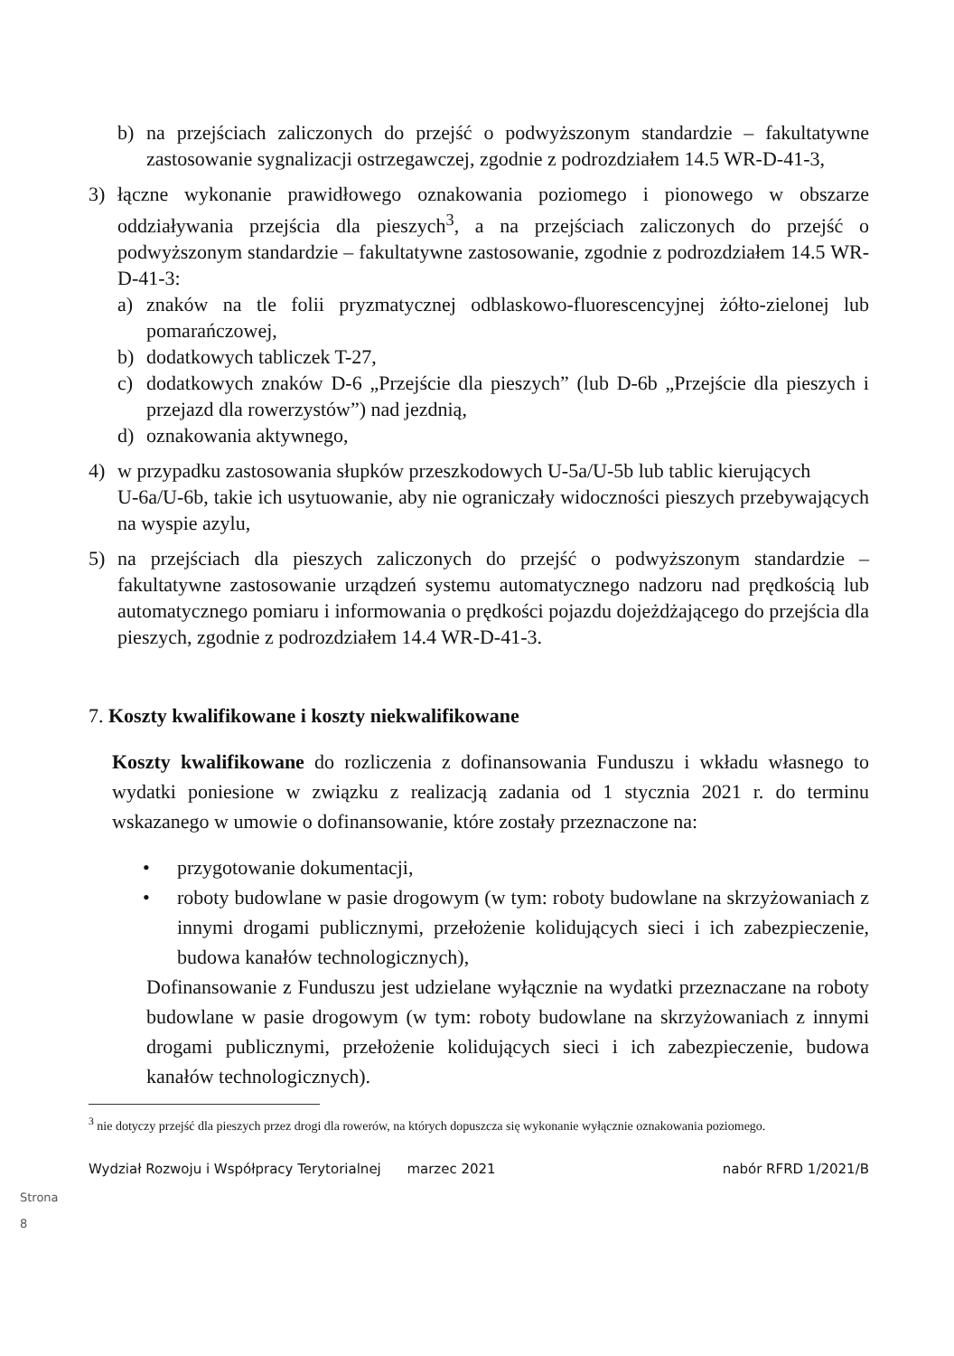b) na przejściach zaliczonych do przejść o podwyższonym standardzie – fakultatywne zastosowanie sygnalizacji ostrzegawczej, zgodnie z podrozdziałem 14.5 WR-D-41-3,
3) łączne wykonanie prawidłowego oznakowania poziomego i pionowego w obszarze oddziaływania przejścia dla pieszych<sup>3</sup>, a na przejściach zaliczonych do przejść o podwyższonym standardzie – fakultatywne zastosowanie, zgodnie z podrozdziałem 14.5 WR-D-41-3:
a) znaków na tle folii pryzmatycznej odblaskowo-fluorescencyjnej żółto-zielonej lub pomarańczowej,
b) dodatkowych tabliczek T-27,
c) dodatkowych znaków D-6 „Przejście dla pieszych” (lub D-6b „Przejście dla pieszych i przejazd dla rowerzystów”) nad jezdnią,
d) oznakowania aktywnego,
4) w przypadku zastosowania słupków przeszkodowych U-5a/U-5b lub tablic kierujących
U-6a/U-6b, takie ich usytuowanie, aby nie ograniczały widoczności pieszych przebywających na wyspie azylu,
5) na przejściach dla pieszych zaliczonych do przejść o podwyższonym standardzie – fakultatywne zastosowanie urządzeń systemu automatycznego nadzoru nad prędkością lub automatycznego pomiaru i informowania o prędkości pojazdu dojeżdżającego do przejścia dla pieszych, zgodnie z podrozdziałem 14.4 WR-D-41-3.
7. Koszty kwalifikowane i koszty niekwalifikowane
Koszty kwalifikowane do rozliczenia z dofinansowania Funduszu i wkładu własnego to wydatki poniesione w związku z realizacją zadania od 1 stycznia 2021 r. do terminu wskazanego w umowie o dofinansowanie, które zostały przeznaczone na:
• przygotowanie dokumentacji,
• roboty budowlane w pasie drogowym (w tym: roboty budowlane na skrzyżowaniach z innymi drogami publicznymi, przełożenie kolidujących sieci i ich zabezpieczenie, budowa kanałów technologicznych),
Dofinansowanie z Funduszu jest udzielane wyłącznie na wydatki przeznaczane na roboty budowlane w pasie drogowym (w tym: roboty budowlane na skrzyżowaniach z innymi drogami publicznymi, przełożenie kolidujących sieci i ich zabezpieczenie, budowa kanałów technologicznych).
<sup>3</sup> nie dotyczy przejść dla pieszych przez drogi dla rowerów, na których dopuszcza się wykonanie wyłącznie oznakowania poziomego.
Wydział Rozwoju i Współpracy Terytorialnej marzec 2021 nabór RFRD 1/2021/B
Strona 8